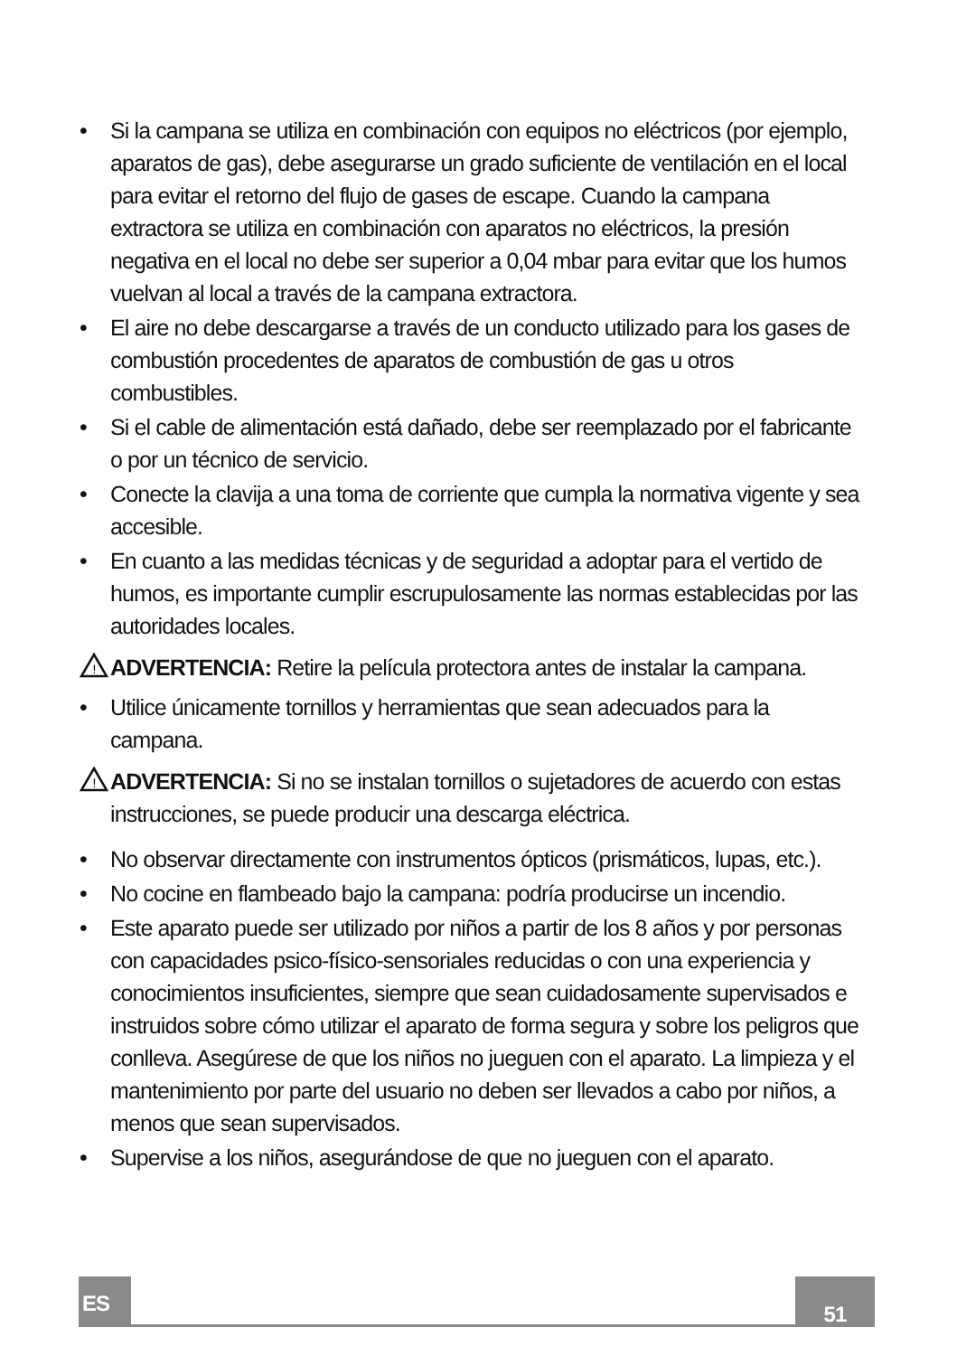• Si la campana se utiliza en combinación con equipos no eléctricos (por ejemplo, aparatos de gas), debe asegurarse un grado suficiente de ventilación en el local para evitar el retorno del flujo de gases de escape. Cuando la campana extractora se utiliza en combinación con aparatos no eléctricos, la presión negativa en el local no debe ser superior a 0,04 mbar para evitar que los humos vuelvan al local a través de la campana extractora.
• El aire no debe descargarse a través de un conducto utilizado para los gases de combustión procedentes de aparatos de combustión de gas u otros combustibles.
• Si el cable de alimentación está dañado, debe ser reemplazado por el fabricante o por un técnico de servicio.
• Conecte la clavija a una toma de corriente que cumpla la normativa vigente y sea accesible.
• En cuanto a las medidas técnicas y de seguridad a adoptar para el vertido de humos, es importante cumplir escrupulosamente las normas establecidas por las autoridades locales.
!
ADVERTENCIA: Retire la película protectora antes de instalar la campana.
• Utilice únicamente tornillos y herramientas que sean adecuados para la campana.
!
ADVERTENCIA: Si no se instalan tornillos o sujetadores de acuerdo con estas instrucciones, se puede producir una descarga eléctrica.
• No observar directamente con instrumentos ópticos (prismáticos, lupas, etc.).
• No cocine en flambeado bajo la campana: podría producirse un incendio.
• Este aparato puede ser utilizado por niños a partir de los 8 años y por personas con capacidades psico-físico-sensoriales reducidas o con una experiencia y conocimientos insuficientes, siempre que sean cuidadosamente supervisados e instruidos sobre cómo utilizar el aparato de forma segura y sobre los peligros que conlleva. Asegúrese de que los niños no jueguen con el aparato. La limpieza y el mantenimiento por parte del usuario no deben ser llevados a cabo por niños, a menos que sean supervisados.
• Supervise a los niños, asegurándose de que no jueguen con el aparato.
ES 51